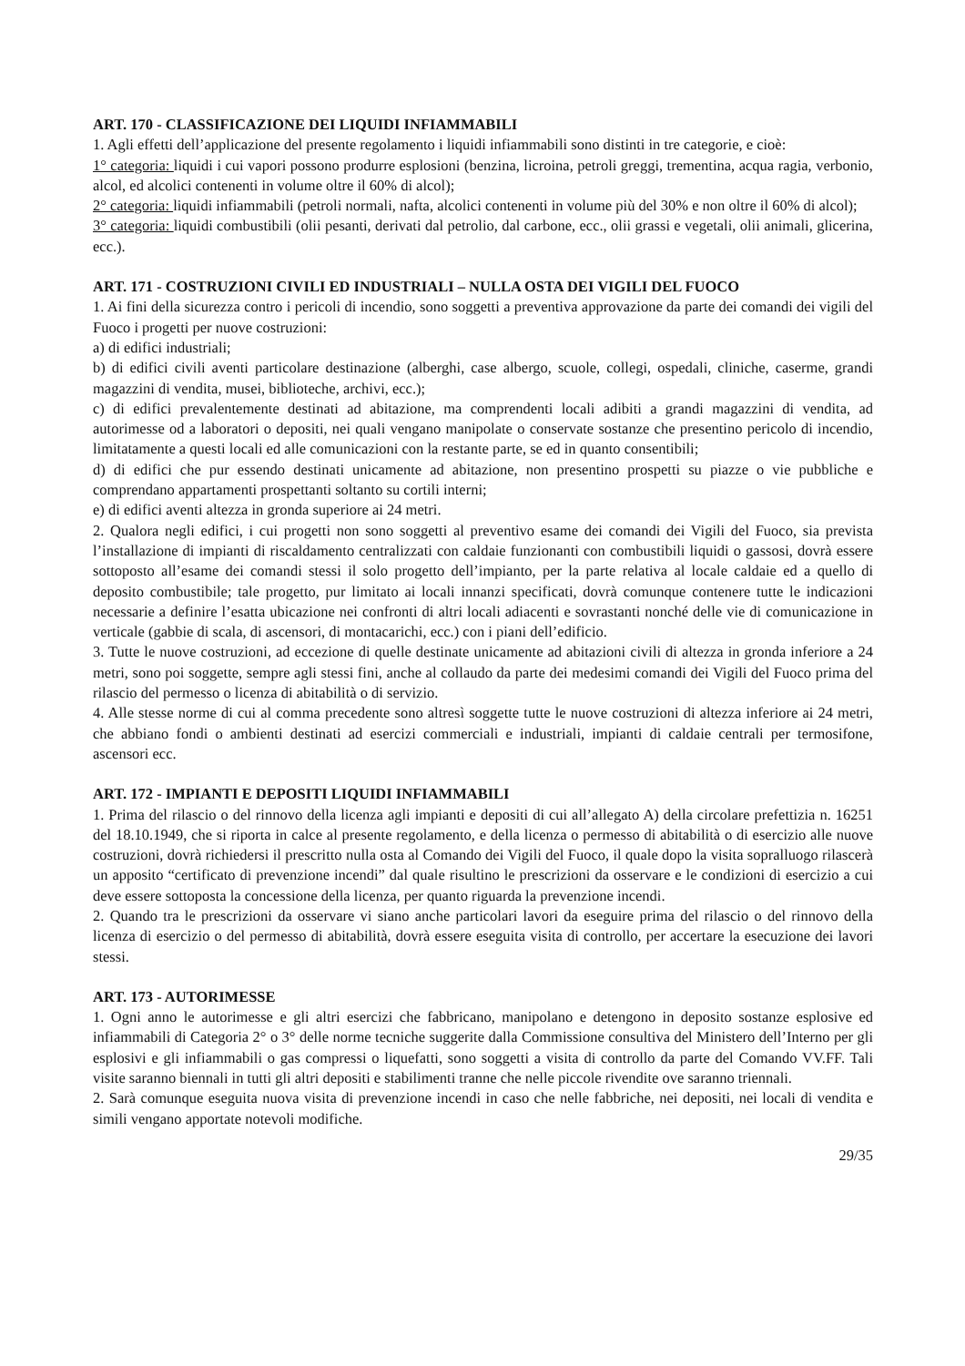ART. 170 - CLASSIFICAZIONE DEI LIQUIDI INFIAMMABILI
1. Agli effetti dell’applicazione del presente regolamento i liquidi infiammabili sono distinti in tre categorie, e cioè:
1° categoria: liquidi i cui vapori possono produrre esplosioni (benzina, licroina, petroli greggi, trementina, acqua ragia, verbonio, alcol, ed alcolici contenenti in volume oltre il 60% di alcol);
2° categoria: liquidi infiammabili (petroli normali, nafta, alcolici contenenti in volume più del 30% e non oltre il 60% di alcol);
3° categoria: liquidi combustibili (olii pesanti, derivati dal petrolio, dal carbone, ecc., olii grassi e vegetali, olii animali, glicerina, ecc.).
ART. 171 - COSTRUZIONI CIVILI ED INDUSTRIALI – NULLA OSTA DEI VIGILI DEL FUOCO
1. Ai fini della sicurezza contro i pericoli di incendio, sono soggetti a preventiva approvazione da parte dei comandi dei vigili del Fuoco i progetti per nuove costruzioni:
a) di edifici industriali;
b) di edifici civili aventi particolare destinazione (alberghi, case albergo, scuole, collegi, ospedali, cliniche, caserme, grandi magazzini di vendita, musei, biblioteche, archivi, ecc.);
c) di edifici prevalentemente destinati ad abitazione, ma comprendenti locali adibiti a grandi magazzini di vendita, ad autorimesse od a laboratori o depositi, nei quali vengano manipolate o conservate sostanze che presentino pericolo di incendio, limitatamente a questi locali ed alle comunicazioni con la restante parte, se ed in quanto consentibili;
d) di edifici che pur essendo destinati unicamente ad abitazione, non presentino prospetti su piazze o vie pubbliche e comprendano appartamenti prospettanti soltanto su cortili interni;
e) di edifici aventi altezza in gronda superiore ai 24 metri.
2. Qualora negli edifici, i cui progetti non sono soggetti al preventivo esame dei comandi dei Vigili del Fuoco, sia prevista l’installazione di impianti di riscaldamento centralizzati con caldaie funzionanti con combustibili liquidi o gassosi, dovrà essere sottoposto all’esame dei comandi stessi il solo progetto dell’impianto, per la parte relativa al locale caldaie ed a quello di deposito combustibile; tale progetto, pur limitato ai locali innanzi specificati, dovrà comunque contenere tutte le indicazioni necessarie a definire l’esatta ubicazione nei confronti di altri locali adiacenti e sovrastanti nonché delle vie di comunicazione in verticale (gabbie di scala, di ascensori, di montacarichi, ecc.) con i piani dell’edificio.
3. Tutte le nuove costruzioni, ad eccezione di quelle destinate unicamente ad abitazioni civili di altezza in gronda inferiore a 24 metri, sono poi soggette, sempre agli stessi fini, anche al collaudo da parte dei medesimi comandi dei Vigili del Fuoco prima del rilascio del permesso o licenza di abitabilità o di servizio.
4. Alle stesse norme di cui al comma precedente sono altresì soggette tutte le nuove costruzioni di altezza inferiore ai 24 metri, che abbiano fondi o ambienti destinati ad esercizi commerciali e industriali, impianti di caldaie centrali per termosifone, ascensori ecc.
ART. 172 - IMPIANTI E DEPOSITI LIQUIDI INFIAMMABILI
1. Prima del rilascio o del rinnovo della licenza agli impianti e depositi di cui all’allegato A) della circolare prefettizia n. 16251 del 18.10.1949, che si riporta in calce al presente regolamento, e della licenza o permesso di abitabilità o di esercizio alle nuove costruzioni, dovrà richiedersi il prescritto nulla osta al Comando dei Vigili del Fuoco, il quale dopo la visita sopralluogo rilascerà un apposito “certificato di prevenzione incendi” dal quale risultino le prescrizioni da osservare e le condizioni di esercizio a cui deve essere sottoposta la concessione della licenza, per quanto riguarda la prevenzione incendi.
2. Quando tra le prescrizioni da osservare vi siano anche particolari lavori da eseguire prima del rilascio o del rinnovo della licenza di esercizio o del permesso di abitabilità, dovrà essere eseguita visita di controllo, per accertare la esecuzione dei lavori stessi.
ART. 173 - AUTORIMESSE
1. Ogni anno le autorimesse e gli altri esercizi che fabbricano, manipolano e detengono in deposito sostanze esplosive ed infiammabili di Categoria 2° o 3° delle norme tecniche suggerite dalla Commissione consultiva del Ministero dell’Interno per gli esplosivi e gli infiammabili o gas compressi o liquefatti, sono soggetti a visita di controllo da parte del Comando VV.FF. Tali visite saranno biennali in tutti gli altri depositi e stabilimenti tranne che nelle piccole rivendite ove saranno triennali.
2. Sarà comunque eseguita nuova visita di prevenzione incendi in caso che nelle fabbriche, nei depositi, nei locali di vendita e simili vengano apportate notevoli modifiche.
29/35